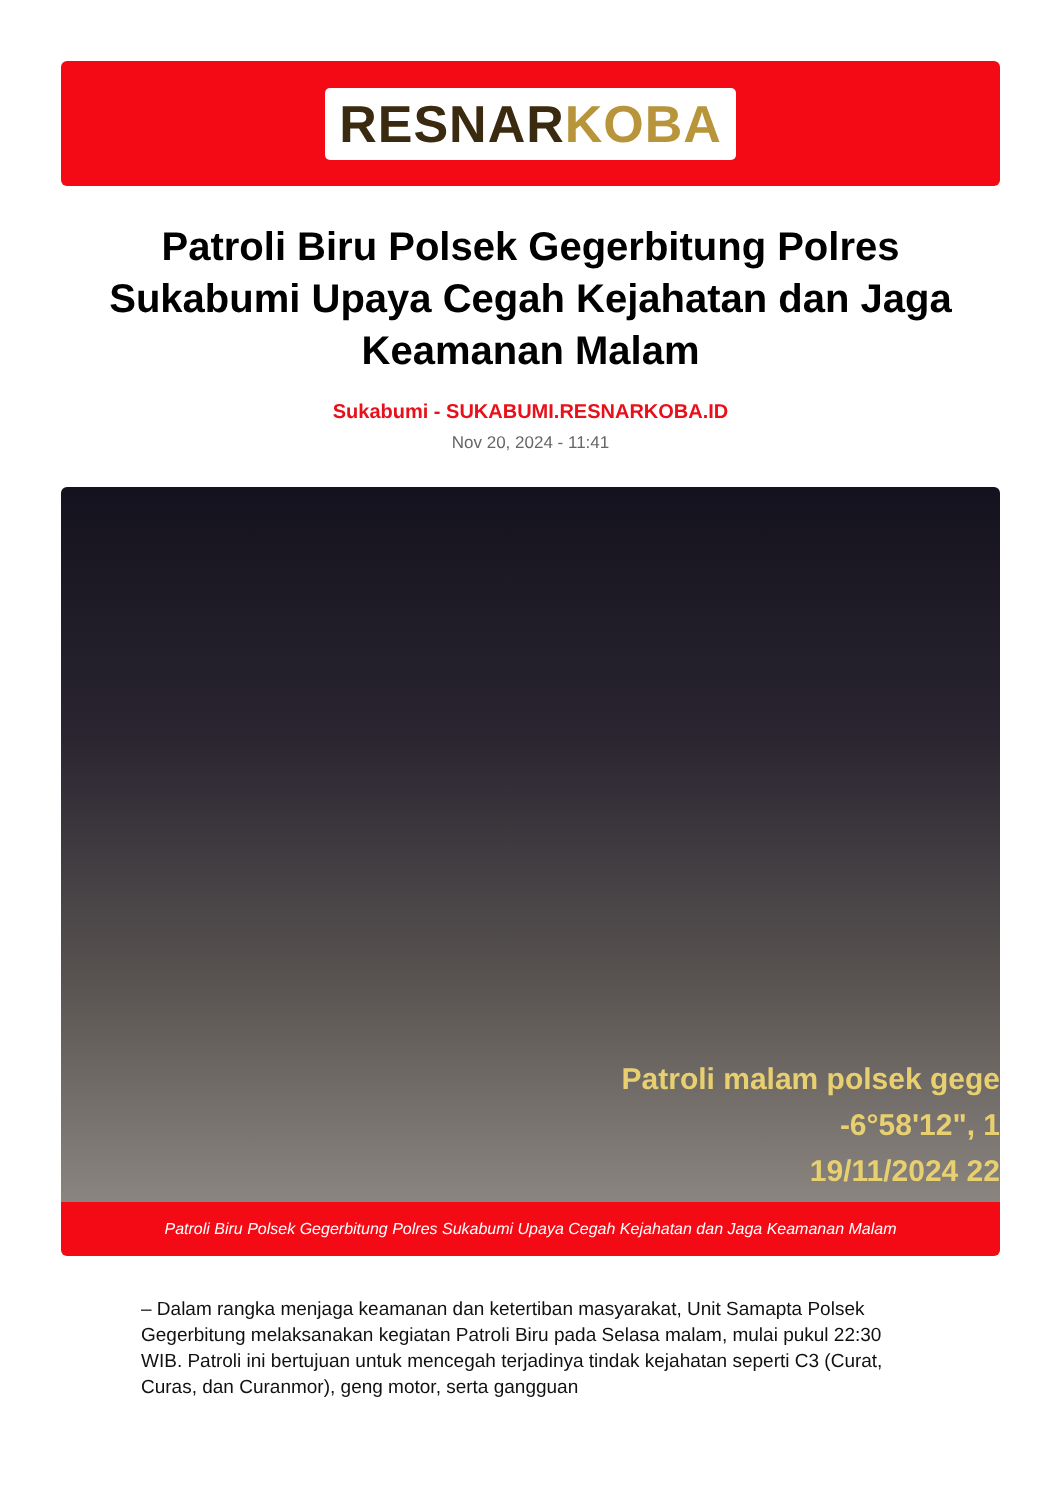RESNARKOBA
Patroli Biru Polsek Gegerbitung Polres Sukabumi Upaya Cegah Kejahatan dan Jaga Keamanan Malam
Sukabumi - SUKABUMI.RESNARKOBA.ID
Nov 20, 2024 - 11:41
Patroli malam polsek gege
-6°58'12", 1
19/11/2024 22
Patroli Biru Polsek Gegerbitung Polres Sukabumi Upaya Cegah Kejahatan dan Jaga Keamanan Malam
– Dalam rangka menjaga keamanan dan ketertiban masyarakat, Unit Samapta Polsek Gegerbitung melaksanakan kegiatan Patroli Biru pada Selasa malam, mulai pukul 22:30 WIB. Patroli ini bertujuan untuk mencegah terjadinya tindak kejahatan seperti C3 (Curat, Curas, dan Curanmor), geng motor, serta gangguan